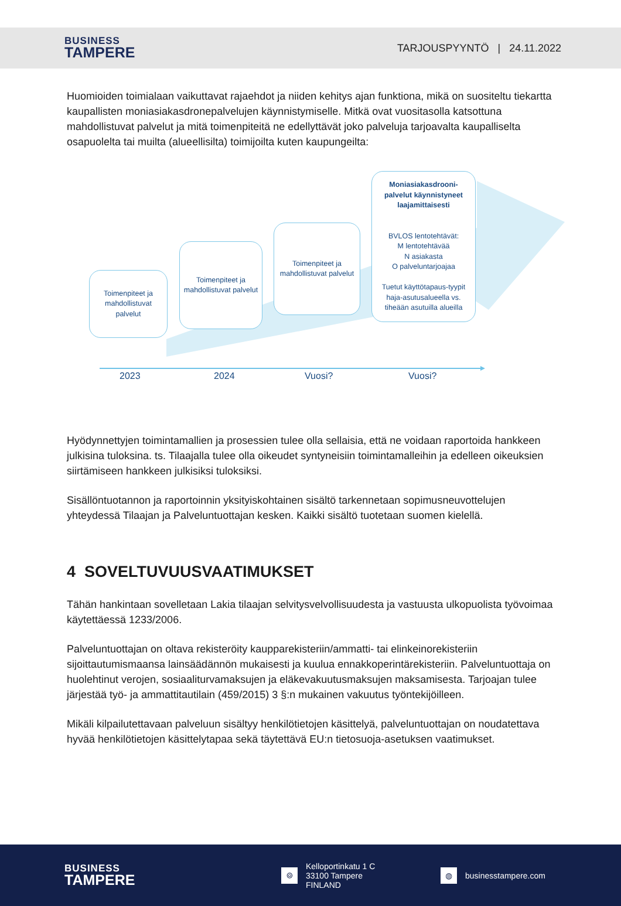BUSINESS
TAMPERE
TARJOUSPYYNTÖ | 24.11.2022
Huomioiden toimialaan vaikuttavat rajaehdot ja niiden kehitys ajan funktiona, mikä on suositeltu tiekartta kaupallisten moniasiakasdronepalvelujen käynnistymiselle. Mitkä ovat vuositasolla katsottuna mahdollistuvat palvelut ja mitä toimenpiteitä ne edellyttävät joko palveluja tarjoavalta kaupalliselta osapuolelta tai muilta (alueellisilta) toimijoilta kuten kaupungeilta:
Toimenpiteet ja mahdollistuvat palvelut
Toimenpiteet ja mahdollistuvat palvelut
Toimenpiteet ja mahdollistuvat palvelut
Moniasiakasdrooni-palvelut käynnistyneet laajamittaisesti
BVLOS lentotehtävät:
M lentotehtävää
N asiakasta
O palveluntarjoajaa
Tuetut käyttötapaus-tyypit haja-asutusalueella vs. tiheään asutuilla alueilla
2023 2024 Vuosi? Vuosi?
Hyödynnettyjen toimintamallien ja prosessien tulee olla sellaisia, että ne voidaan raportoida hankkeen julkisina tuloksina. ts. Tilaajalla tulee olla oikeudet syntyneisiin toimintamalleihin ja edelleen oikeuksien siirtämiseen hankkeen julkisiksi tuloksiksi.
Sisällöntuotannon ja raportoinnin yksityiskohtainen sisältö tarkennetaan sopimusneuvottelujen yhteydessä Tilaajan ja Palveluntuottajan kesken. Kaikki sisältö tuotetaan suomen kielellä.
4 SOVELTUVUUSVAATIMUKSET
Tähän hankintaan sovelletaan Lakia tilaajan selvitysvelvollisuudesta ja vastuusta ulkopuolista työvoimaa käytettäessä 1233/2006.
Palveluntuottajan on oltava rekisteröity kaupparekisteriin/ammatti- tai elinkeinorekisteriin sijoittautumismaansa lainsäädännön mukaisesti ja kuulua ennakkoperintärekisteriin. Palveluntuottaja on huolehtinut verojen, sosiaaliturvamaksujen ja eläkevakuutusmaksujen maksamisesta. Tarjoajan tulee järjestää työ- ja ammattitautilain (459/2015) 3 §:n mukainen vakuutus työntekijöilleen.
Mikäli kilpailutettavaan palveluun sisältyy henkilötietojen käsittelyä, palveluntuottajan on noudatettava hyvää henkilötietojen käsittelytapaa sekä täytettävä EU:n tietosuoja-asetuksen vaatimukset.
BUSINESS
TAMPERE
⌾
Kelloportinkatu 1 C
33100 Tampere
FINLAND
◍
businesstampere.com